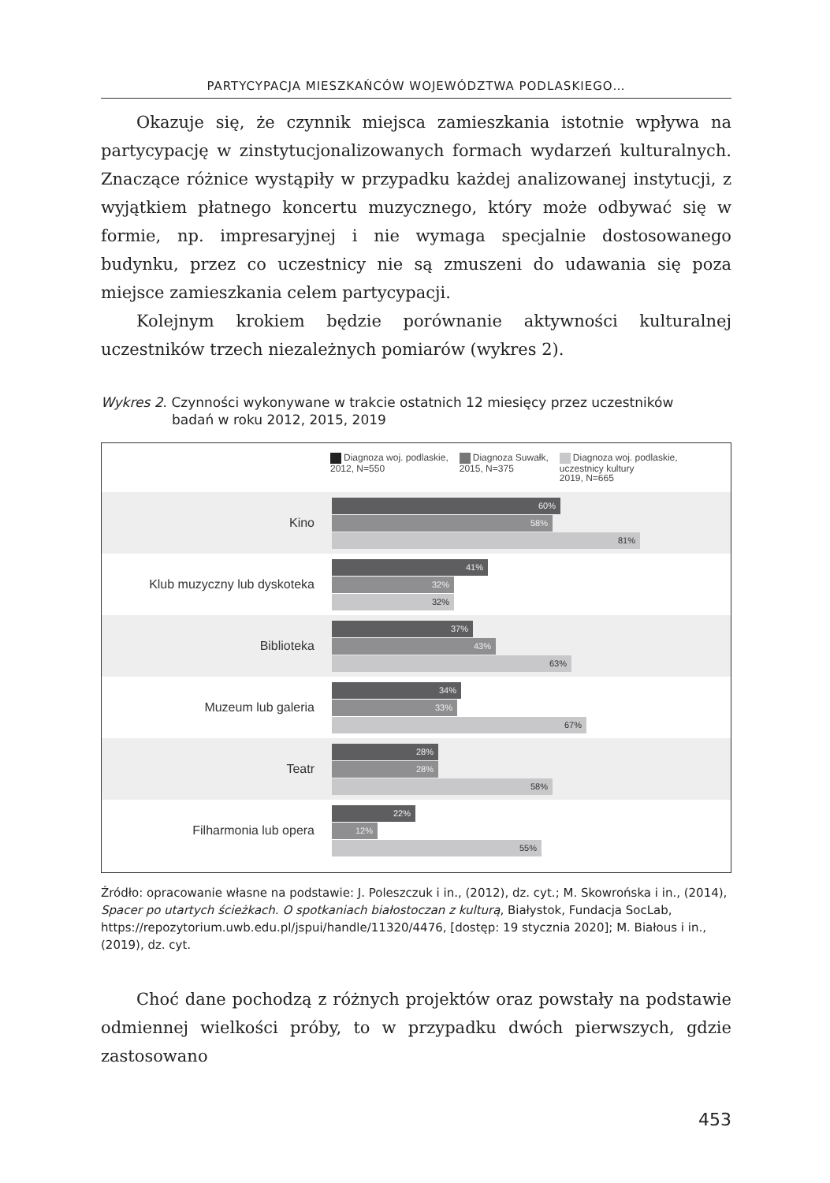PARTYCYPACJA MIESZKAŃCÓW WOJEWÓDZTWA PODLASKIEGO…
Okazuje się, że czynnik miejsca zamieszkania istotnie wpływa na partycypację w zinstytucjonalizowanych formach wydarzeń kulturalnych. Znaczące różnice wystąpiły w przypadku każdej analizowanej instytucji, z wyjątkiem płatnego koncertu muzycznego, który może odbywać się w formie, np. impresaryjnej i nie wymaga specjalnie dostosowanego budynku, przez co uczestnicy nie są zmuszeni do udawania się poza miejsce zamieszkania celem partycypacji.
Kolejnym krokiem będzie porównanie aktywności kulturalnej uczestników trzech niezależnych pomiarów (wykres 2).
Wykres 2. Czynności wykonywane w trakcie ostatnich 12 miesięcy przez uczestników
badań w roku 2012, 2015, 2019
Diagnoza woj. podlaskie,
2012, N=550
Diagnoza Suwałk,
2015, N=375
Diagnoza woj. podlaskie,
uczestnicy kultury
2019, N=665
Kino
60%
58%
81%
Klub muzyczny lub dyskoteka
41%
32%
32%
Biblioteka
37%
43%
63%
Muzeum lub galeria
34%
33%
67%
Teatr
28%
28%
58%
Filharmonia lub opera
22%
12%
55%
Źródło: opracowanie własne na podstawie: J. Poleszczuk i in., (2012), dz. cyt.; M. Skowrońska i in., (2014), Spacer po utartych ścieżkach. O spotkaniach białostoczan z kulturą, Białystok, Fundacja SocLab, https://repozytorium.uwb.edu.pl/jspui/handle/11320/4476, [dostęp: 19 stycznia 2020]; M. Białous i in., (2019), dz. cyt.
Choć dane pochodzą z różnych projektów oraz powstały na podstawie odmiennej wielkości próby, to w przypadku dwóch pierwszych, gdzie zastosowano
453